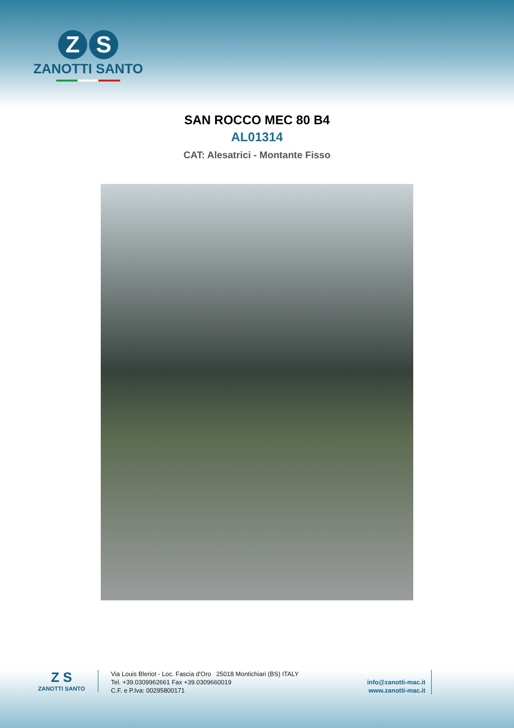Z S
ZANOTTI SANTO
SAN ROCCO MEC 80 B4
AL01314
CAT: Alesatrici - Montante Fisso
Z S
ZANOTTI SANTO
Via Louis Bleriot - Loc. Fascia d'Oro 25018 Montichiari (BS) ITALY
Tel. +39.0309962661 Fax +39.0309660019
C.F. e P.Iva: 00295800171
info@zanotti-mac.it
www.zanotti-mac.it